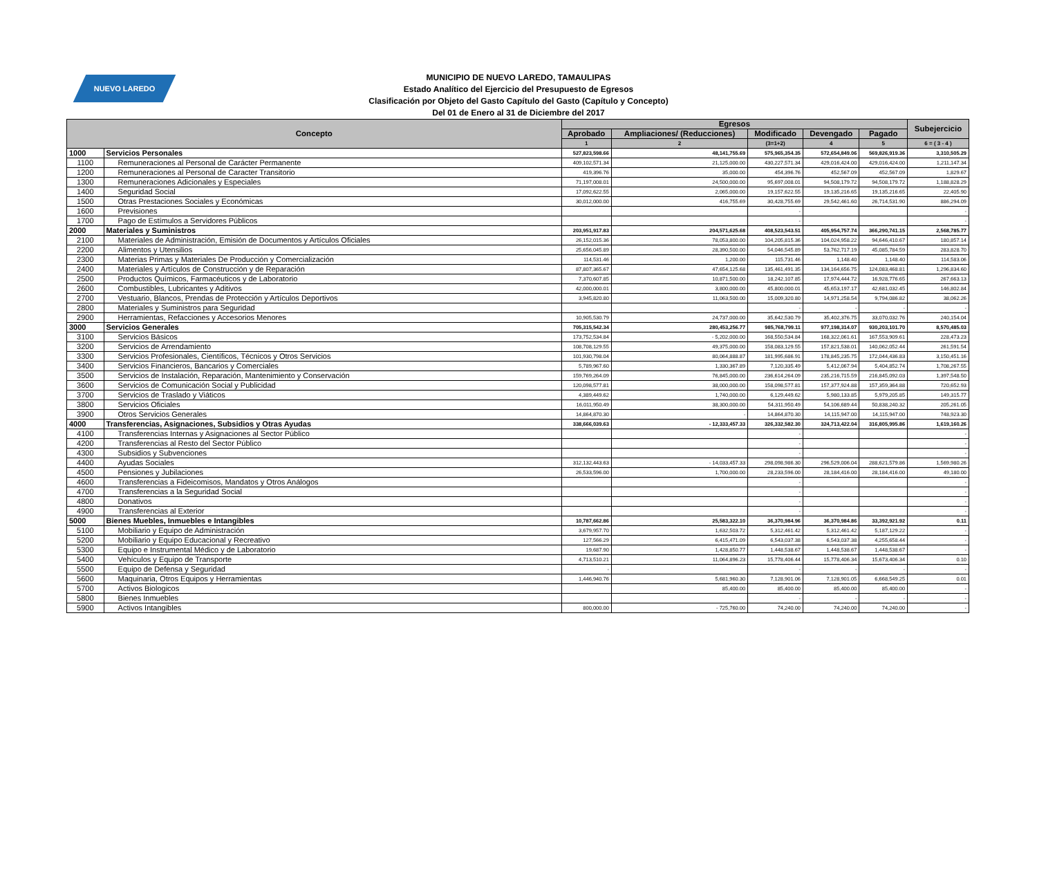NUEVO LAREDO
MUNICIPIO DE NUEVO LAREDO, TAMAULIPAS
Estado Analítico del Ejercicio del Presupuesto de Egresos
Clasificación por Objeto del Gasto Capítulo del Gasto (Capítulo y Concepto)
Del 01 de Enero al 31 de Diciembre del 2017
| Concepto | | Egresos | | | | | Subejercicio |
| --- | --- | --- | --- | --- | --- | --- | --- |
| | | Aprobado | Ampliaciones/ (Reducciones) | Modificado | Devengado | Pagado | |
| | | 1 | 2 | (3=1+2) | 4 | 5 | 6 = ( 3 - 4 ) |
| 1000 | Servicios Personales | 527,823,598.66 | 48,141,755.69 | 575,965,354.35 | 572,654,849.06 | 569,826,919.36 | 3,310,505.29 |
| 1100 | Remuneraciones al Personal de Carácter Permanente | 409,102,571.34 | 21,125,000.00 | 430,227,571.34 | 429,016,424.00 | 429,016,424.00 | 1,211,147.34 |
| 1200 | Remuneraciones al Personal de Caracter Transitorio | 419,396.76 | 35,000.00 | 454,396.76 | 452,567.09 | 452,567.09 | 1,829.67 |
| 1300 | Remuneraciones Adicionales y Especiales | 71,197,008.01 | 24,500,000.00 | 95,697,008.01 | 94,508,179.72 | 94,508,179.72 | 1,188,828.29 |
| 1400 | Seguridad Social | 17,092,622.55 | 2,065,000.00 | 19,157,622.55 | 19,135,216.65 | 19,135,216.65 | 22,405.90 |
| 1500 | Otras Prestaciones Sociales y Económicas | 30,012,000.00 | 416,755.69 | 30,428,755.69 | 29,542,461.60 | 26,714,531.90 | 886,294.09 |
| 1600 | Previsiones | | | - | | | - |
| 1700 | Pago de Estímulos a Servidores Públicos | | | - | | | - |
| 2000 | Materiales y Suministros | 203,951,917.83 | 204,571,625.68 | 408,523,543.51 | 405,954,757.74 | 366,290,741.15 | 2,568,785.77 |
| 2100 | Materiales de Administración, Emisión de Documentos y Artículos Oficiales | 26,152,015.36 | 78,053,800.00 | 104,205,815.36 | 104,024,958.22 | 94,646,410.67 | 180,857.14 |
| 2200 | Alimentos y Utensilios | 25,656,045.89 | 28,390,500.00 | 54,046,545.89 | 53,762,717.19 | 45,085,784.59 | 283,828.70 |
| 2300 | Materias Primas y Materiales De Producción y Comercialización | 114,531.46 | 1,200.00 | 115,731.46 | 1,148.40 | 1,148.40 | 114,583.06 |
| 2400 | Materiales y Artículos de Construcción y de Reparación | 87,807,365.67 | 47,654,125.68 | 135,461,491.35 | 134,164,656.75 | 124,083,468.81 | 1,296,834.60 |
| 2500 | Productos Químicos, Farmacéuticos y de Laboratorio | 7,370,607.85 | 10,871,500.00 | 18,242,107.85 | 17,974,444.72 | 16,928,776.65 | 267,663.13 |
| 2600 | Combustibles, Lubricantes y Aditivos | 42,000,000.01 | 3,800,000.00 | 45,800,000.01 | 45,653,197.17 | 42,681,032.45 | 146,802.84 |
| 2700 | Vestuario, Blancos, Prendas de Protección y Artículos Deportivos | 3,945,820.80 | 11,063,500.00 | 15,009,320.80 | 14,971,258.54 | 9,794,086.82 | 38,062.26 |
| 2800 | Materiales y Suministros para Seguridad | | | - | - | - | - |
| 2900 | Herramientas, Refacciones y Accesorios Menores | 10,905,530.79 | 24,737,000.00 | 35,642,530.79 | 35,402,376.75 | 33,070,032.76 | 240,154.04 |
| 3000 | Servicios Generales | 705,315,542.34 | 280,453,256.77 | 985,768,799.11 | 977,198,314.07 | 930,203,101.70 | 8,570,485.03 |
| 3100 | Servicios Básicos | 173,752,534.84 | - 5,202,000.00 | 168,550,534.84 | 168,322,061.61 | 167,553,909.61 | 228,473.23 |
| 3200 | Servicios de Arrendamiento | 108,708,129.55 | 49,375,000.00 | 158,083,129.55 | 157,821,538.01 | 140,062,052.44 | 261,591.54 |
| 3300 | Servicios Profesionales, Científicos, Técnicos y Otros Servicios | 101,930,798.04 | 80,064,888.87 | 181,995,686.91 | 178,845,235.75 | 172,044,436.83 | 3,150,451.16 |
| 3400 | Servicios Financieros, Bancarios y Comerciales | 5,789,967.60 | 1,330,367.89 | 7,120,335.49 | 5,412,067.94 | 5,404,852.74 | 1,708,267.55 |
| 3500 | Servicios de Instalación, Reparación, Mantenimiento y Conservación | 159,769,264.09 | 76,845,000.00 | 236,614,264.09 | 235,216,715.59 | 216,845,092.03 | 1,397,548.50 |
| 3600 | Servicios de Comunicación Social y Publicidad | 120,098,577.81 | 38,000,000.00 | 158,098,577.81 | 157,377,924.88 | 157,359,364.88 | 720,652.93 |
| 3700 | Servicios de Traslado y Viáticos | 4,389,449.62 | 1,740,000.00 | 6,129,449.62 | 5,980,133.85 | 5,979,205.85 | 149,315.77 |
| 3800 | Servicios Oficiales | 16,011,950.49 | 38,300,000.00 | 54,311,950.49 | 54,106,689.44 | 50,838,240.32 | 205,261.05 |
| 3900 | Otros Servicios Generales | 14,864,870.30 | - | 14,864,870.30 | 14,115,947.00 | 14,115,947.00 | 748,923.30 |
| 4000 | Transferencias, Asignaciones, Subsidios y Otras Ayudas | 338,666,039.63 | - 12,333,457.33 | 326,332,582.30 | 324,713,422.04 | 316,805,995.86 | 1,619,160.26 |
| 4100 | Transferencias Internas y Asignaciones al Sector Público | | | - | | | - |
| 4200 | Transferencias al Resto del Sector Público | | | - | | | - |
| 4300 | Subsidios y Subvenciones | | | - | | | - |
| 4400 | Ayudas Sociales | 312,132,443.63 | - 14,033,457.33 | 298,098,986.30 | 296,529,006.04 | 288,621,579.86 | 1,569,980.26 |
| 4500 | Pensiones y Jubilaciones | 26,533,596.00 | 1,700,000.00 | 28,233,596.00 | 28,184,416.00 | 28,184,416.00 | 49,180.00 |
| 4600 | Transferencias a Fideicomisos, Mandatos y Otros Análogos | | | - | | | - |
| 4700 | Transferencias a la Seguridad Social | | | - | | | - |
| 4800 | Donativos | | | - | | | - |
| 4900 | Transferencias al Exterior | | | - | | | - |
| 5000 | Bienes Muebles, Inmuebles e Intangibles | 10,787,662.86 | 25,583,322.10 | 36,370,984.96 | 36,370,984.86 | 33,392,921.92 | 0.11 |
| 5100 | Mobiliario y Equipo de Administración | 3,679,957.70 | 1,632,503.72 | 5,312,461.42 | 5,312,461.42 | 5,187,129.22 | - |
| 5200 | Mobiliario y Equipo Educacional y Recreativo | 127,566.29 | 6,415,471.09 | 6,543,037.38 | 6,543,037.38 | 4,255,658.44 | - |
| 5300 | Equipo e Instrumental Médico y de Laboratorio | 19,687.90 | 1,428,850.77 | 1,448,538.67 | 1,448,538.67 | 1,448,538.67 | - |
| 5400 | Vehículos y Equipo de Transporte | 4,713,510.21 | 11,064,896.23 | 15,778,406.44 | 15,778,406.34 | 15,673,406.34 | 0.10 |
| 5500 | Equipo de Defensa y Seguridad | - | | - | - | - | - |
| 5600 | Maquinaria, Otros Equipos y Herramientas | 1,446,940.76 | 5,681,960.30 | 7,128,901.06 | 7,128,901.05 | 6,668,549.25 | 0.01 |
| 5700 | Activos Biologicos | | 85,400.00 | 85,400.00 | 85,400.00 | 85,400.00 | - |
| 5800 | Bienes Inmuebles | | | - | - | - | - |
| 5900 | Activos Intangibles | 800,000.00 | - 725,760.00 | 74,240.00 | 74,240.00 | 74,240.00 | - |